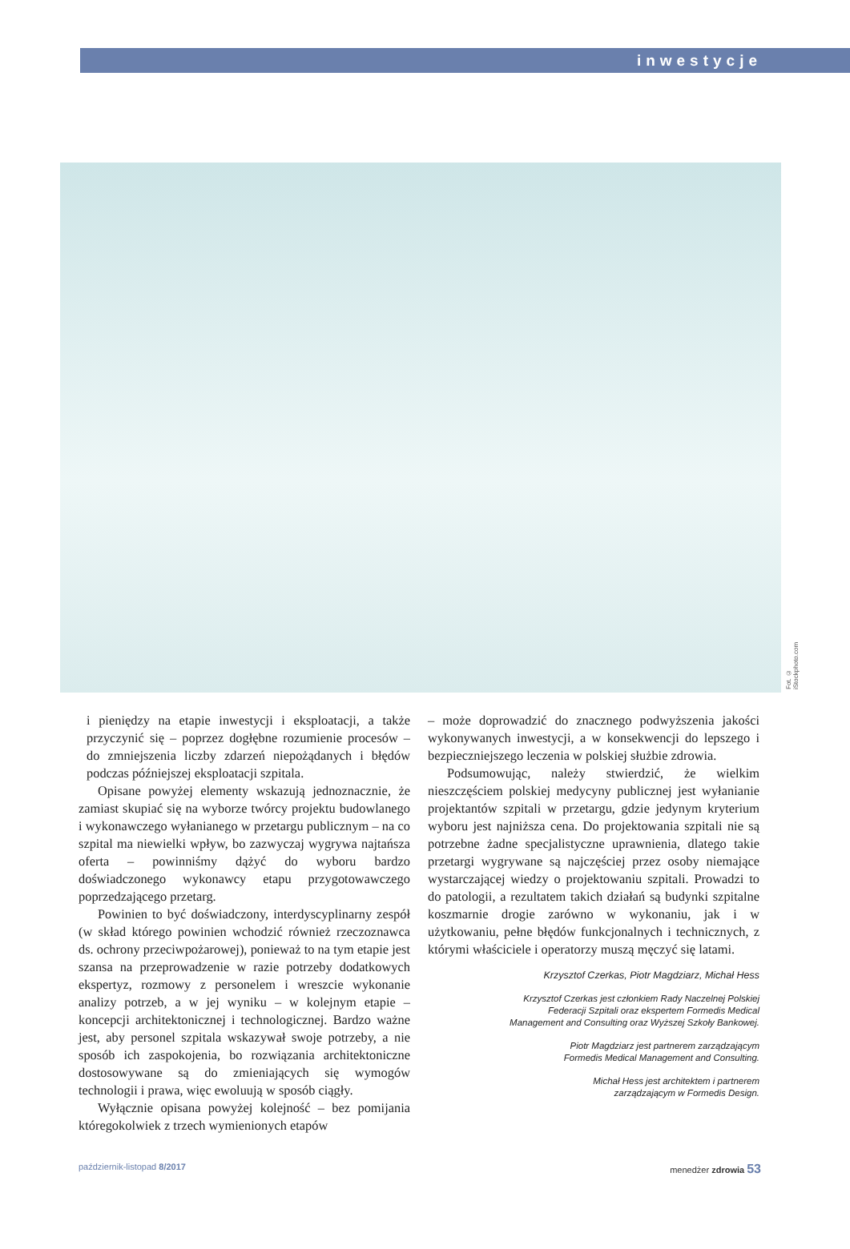inwestycje
Fot. © iStockphoto.com
i pieniędzy na etapie inwestycji i eksploatacji, a także przyczynić się – poprzez dogłębne rozumienie procesów – do zmniejszenia liczby zdarzeń niepożądanych i błędów podczas późniejszej eksploatacji szpitala.
Opisane powyżej elementy wskazują jednoznacznie, że zamiast skupiać się na wyborze twórcy projektu budowlanego i wykonawczego wyłanianego w przetargu publicznym – na co szpital ma niewielki wpływ, bo zazwyczaj wygrywa najtańsza oferta – powinniśmy dążyć do wyboru bardzo doświadczonego wykonawcy etapu przygotowawczego poprzedzającego przetarg.
Powinien to być doświadczony, interdyscyplinarny zespół (w skład którego powinien wchodzić również rzeczoznawca ds. ochrony przeciwpożarowej), ponieważ to na tym etapie jest szansa na przeprowadzenie w razie potrzeby dodatkowych ekspertyz, rozmowy z personelem i wreszcie wykonanie analizy potrzeb, a w jej wyniku – w kolejnym etapie – koncepcji architektonicznej i technologicznej. Bardzo ważne jest, aby personel szpitala wskazywał swoje potrzeby, a nie sposób ich zaspokojenia, bo rozwiązania architektoniczne dostosowywane są do zmieniających się wymogów technologii i prawa, więc ewoluują w sposób ciągły.
Wyłącznie opisana powyżej kolejność – bez pomijania któregokolwiek z trzech wymienionych etapów
– może doprowadzić do znacznego podwyższenia jakości wykonywanych inwestycji, a w konsekwencji do lepszego i bezpieczniejszego leczenia w polskiej służbie zdrowia.
Podsumowując, należy stwierdzić, że wielkim nieszczęściem polskiej medycyny publicznej jest wyłanianie projektantów szpitali w przetargu, gdzie jedynym kryterium wyboru jest najniższa cena. Do projektowania szpitali nie są potrzebne żadne specjalistyczne uprawnienia, dlatego takie przetargi wygrywane są najczęściej przez osoby niemające wystarczającej wiedzy o projektowaniu szpitali. Prowadzi to do patologii, a rezultatem takich działań są budynki szpitalne koszmarnie drogie zarówno w wykonaniu, jak i w użytkowaniu, pełne błędów funkcjonalnych i technicznych, z którymi właściciele i operatorzy muszą męczyć się latami.
Krzysztof Czerkas, Piotr Magdziarz, Michał Hess
Krzysztof Czerkas jest członkiem Rady Naczelnej Polskiej
Federacji Szpitali oraz ekspertem Formedis Medical
Management and Consulting oraz Wyższej Szkoły Bankowej.
Piotr Magdziarz jest partnerem zarządzającym
Formedis Medical Management and Consulting.
Michał Hess jest architektem i partnerem
zarządzającym w Formedis Design.
październik-listopad 8/2017 menedżer zdrowia 53